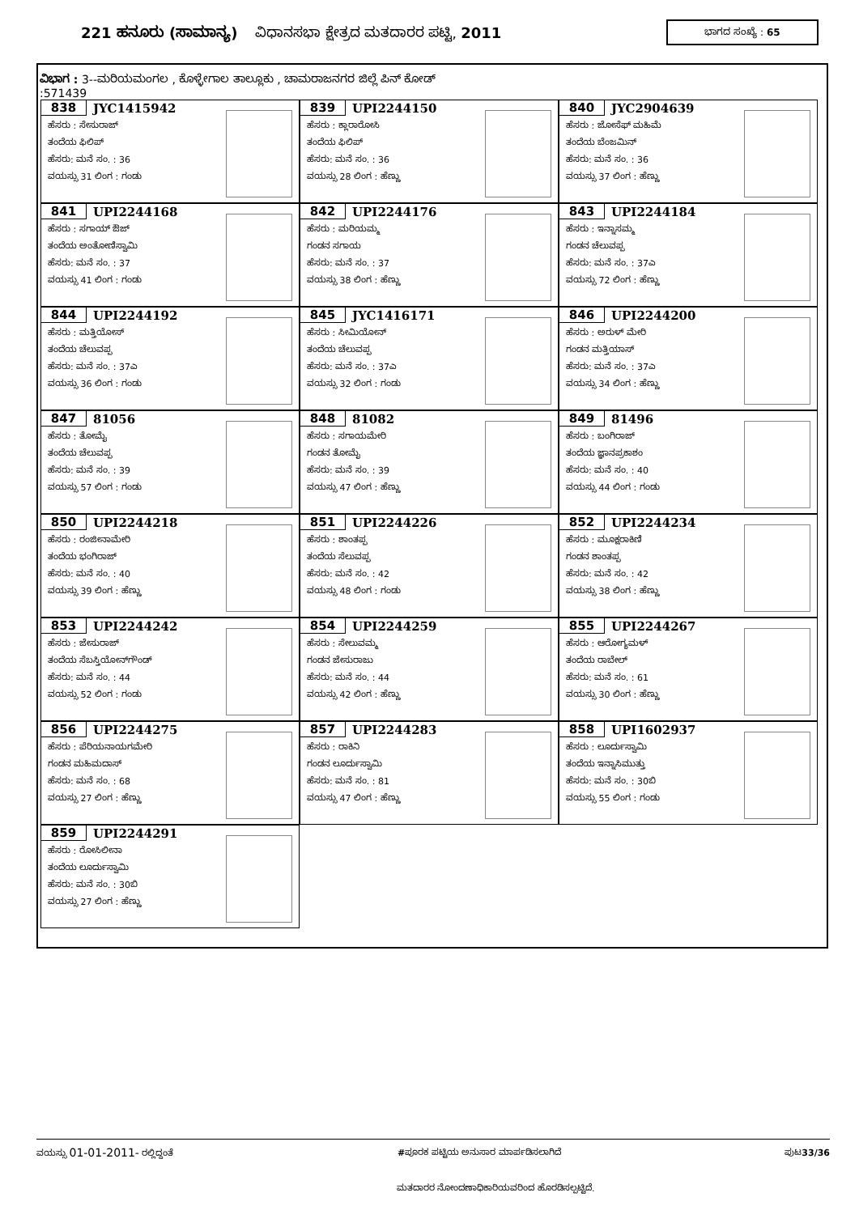221 ಹನೂರು (ಸಾಮಾನ್ಯ) ವಿಧಾನಸಭಾ ಕ್ಷೇತ್ರದ ಮತದಾರರ ಪಟ್ಟಿ, 2011
ಭಾಗದ ಸಂಖ್ಯೆ : 65
ವಿಭಾಗ : 3--ಮರಿಯಮಂಗಲ , ಕೊಳ್ಳೇಗಾಲ ತಾಲ್ಲೂಕು , ಚಾಮರಾಜನಗರ ಜಿಲ್ಲೆ ಪಿನ್ ಕೋಡ್
:571439
838 JYC1415942
ಹೆಸರು : ಸೇಸುರಾಜ್
ತಂದೆಯ ಫಿಲಿಪ್
ಹೆಸರು: ಮನೆ ಸಂ. : 36
ವಯಸ್ಸು 31 ಲಿಂಗ : ಗಂಡು
839 UPI2244150
ಹೆಸರು : ಕ್ಲಾರಾರೋಸಿ
ತಂದೆಯ ಫಿಲಿಪ್
ಹೆಸರು: ಮನೆ ಸಂ. : 36
ವಯಸ್ಸು 28 ಲಿಂಗ : ಹೆಣ್ಣು
840 JYC2904639
ಹೆಸರು : ಜೋಸೆಫ್ ಮಹಿಮೆ
ತಂದೆಯ ಬೆಂಜಮಿನ್
ಹೆಸರು: ಮನೆ ಸಂ. : 36
ವಯಸ್ಸು 37 ಲಿಂಗ : ಹೆಣ್ಣು
841 UPI2244168
ಹೆಸರು : ಸಗಾಯ್ ಔಜ್
ತಂದೆಯ ಅಂತೋಣಿಸ್ವಾಮಿ
ಹೆಸರು: ಮನೆ ಸಂ. : 37
ವಯಸ್ಸು 41 ಲಿಂಗ : ಗಂಡು
842 UPI2244176
ಹೆಸರು : ಮರಿಯಮ್ಮ
ಗಂಡನ ಸಗಾಯ
ಹೆಸರು: ಮನೆ ಸಂ. : 37
ವಯಸ್ಸು 38 ಲಿಂಗ : ಹೆಣ್ಣು
843 UPI2244184
ಹೆಸರು : ಇನ್ನಾಸಮ್ಮ
ಗಂಡನ ಚೆಲುವಪ್ಪ
ಹೆಸರು: ಮನೆ ಸಂ. : 37ಎ
ವಯಸ್ಸು 72 ಲಿಂಗ : ಹೆಣ್ಣು
844 UPI2244192
ಹೆಸರು : ಮತ್ತಿಯೋಸ್
ತಂದೆಯ ಚೆಲುವಪ್ಪ
ಹೆಸರು: ಮನೆ ಸಂ. : 37ಎ
ವಯಸ್ಸು 36 ಲಿಂಗ : ಗಂಡು
845 JYC1416171
ಹೆಸರು : ಸೀಮಿಯೋನ್
ತಂದೆಯ ಚೆಲುವಪ್ಪ
ಹೆಸರು: ಮನೆ ಸಂ. : 37ಎ
ವಯಸ್ಸು 32 ಲಿಂಗ : ಗಂಡು
846 UPI2244200
ಹೆಸರು : ಅರುಳ್ ಮೇರಿ
ಗಂಡನ ಮತ್ತಿಯಾಸ್
ಹೆಸರು: ಮನೆ ಸಂ. : 37ಎ
ವಯಸ್ಸು 34 ಲಿಂಗ : ಹೆಣ್ಣು
847 81056
ಹೆಸರು : ತೋಮೈ
ತಂದೆಯ ಚೆಲುವಪ್ಪ
ಹೆಸರು: ಮನೆ ಸಂ. : 39
ವಯಸ್ಸು 57 ಲಿಂಗ : ಗಂಡು
848 81082
ಹೆಸರು : ಸಗಾಯಮೇರಿ
ಗಂಡನ ತೋಮೈ
ಹೆಸರು: ಮನೆ ಸಂ. : 39
ವಯಸ್ಸು 47 ಲಿಂಗ : ಹೆಣ್ಣು
849 81496
ಹೆಸರು : ಬಂಗಿರಾಜ್
ತಂದೆಯ ಜ್ಞಾನಪ್ರಕಾಶಂ
ಹೆಸರು: ಮನೆ ಸಂ. : 40
ವಯಸ್ಸು 44 ಲಿಂಗ : ಗಂಡು
850 UPI2244218
ಹೆಸರು : ರಂಜೀನಾಮೇರಿ
ತಂದೆಯ ಭಂಗಿರಾಜ್
ಹೆಸರು: ಮನೆ ಸಂ. : 40
ವಯಸ್ಸು 39 ಲಿಂಗ : ಹೆಣ್ಣು
851 UPI2244226
ಹೆಸರು : ಶಾಂತಪ್ಪ
ತಂದೆಯ ಸೆಲುವಪ್ಪ
ಹೆಸರು: ಮನೆ ಸಂ. : 42
ವಯಸ್ಸು 48 ಲಿಂಗ : ಗಂಡು
852 UPI2244234
ಹೆಸರು : ಮೂಕ್ಷರಾಕಿಣಿ
ಗಂಡನ ಶಾಂತಪ್ಪ
ಹೆಸರು: ಮನೆ ಸಂ. : 42
ವಯಸ್ಸು 38 ಲಿಂಗ : ಹೆಣ್ಣು
853 UPI2244242
ಹೆಸರು : ಜೇಸುರಾಜ್
ತಂದೆಯ ಸೆಬಸ್ತಿಯೋನ್‌ಗೌಂಡ್
ಹೆಸರು: ಮನೆ ಸಂ. : 44
ವಯಸ್ಸು 52 ಲಿಂಗ : ಗಂಡು
854 UPI2244259
ಹೆಸರು : ಸೇಲುವಮ್ಮ
ಗಂಡನ ಜೇಸುರಾಜು
ಹೆಸರು: ಮನೆ ಸಂ. : 44
ವಯಸ್ಸು 42 ಲಿಂಗ : ಹೆಣ್ಣು
855 UPI2244267
ಹೆಸರು : ಆರೋಗ್ಯಮಳ್
ತಂದೆಯ ರಾಬೇಲ್
ಹೆಸರು: ಮನೆ ಸಂ. : 61
ವಯಸ್ಸು 30 ಲಿಂಗ : ಹೆಣ್ಣು
856 UPI2244275
ಹೆಸರು : ಪೆರಿಯನಾಯಗಮೇರಿ
ಗಂಡನ ಮಹಿಮದಾಸ್
ಹೆಸರು: ಮನೆ ಸಂ. : 68
ವಯಸ್ಸು 27 ಲಿಂಗ : ಹೆಣ್ಣು
857 UPI2244283
ಹೆಸರು : ರಾಕಿನಿ
ಗಂಡನ ಲೂರ್ದುಸ್ವಾಮಿ
ಹೆಸರು: ಮನೆ ಸಂ. : 81
ವಯಸ್ಸು 47 ಲಿಂಗ : ಹೆಣ್ಣು
858 UPI1602937
ಹೆಸರು : ಲೂರ್ದುಸ್ವಾಮಿ
ತಂದೆಯ ಇನ್ನಾಸಿಮುತ್ತು
ಹೆಸರು: ಮನೆ ಸಂ. : 30ಬಿ
ವಯಸ್ಸು 55 ಲಿಂಗ : ಗಂಡು
859 UPI2244291
ಹೆಸರು : ರೋಸಿಲೀನಾ
ತಂದೆಯ ಲೂರ್ದುಸ್ವಾಮಿ
ಹೆಸರು: ಮನೆ ಸಂ. : 30ಬಿ
ವಯಸ್ಸು 27 ಲಿಂಗ : ಹೆಣ್ಣು
ವಯಸ್ಸು 01-01-2011- ರಲ್ಲಿದ್ದಂತೆ #ಪೂರಕ ಪಟ್ಟಿಯ ಅನುಸಾರ ಮಾರ್ಪಡಿಸಲಾಗಿದೆ ಪುಟ33/36
ಮತದಾರರ ನೋಂದಣಾಧಿಕಾರಿಯವರಿಂದ ಹೊರಡಿಸಲ್ಪಟ್ಟಿದೆ.